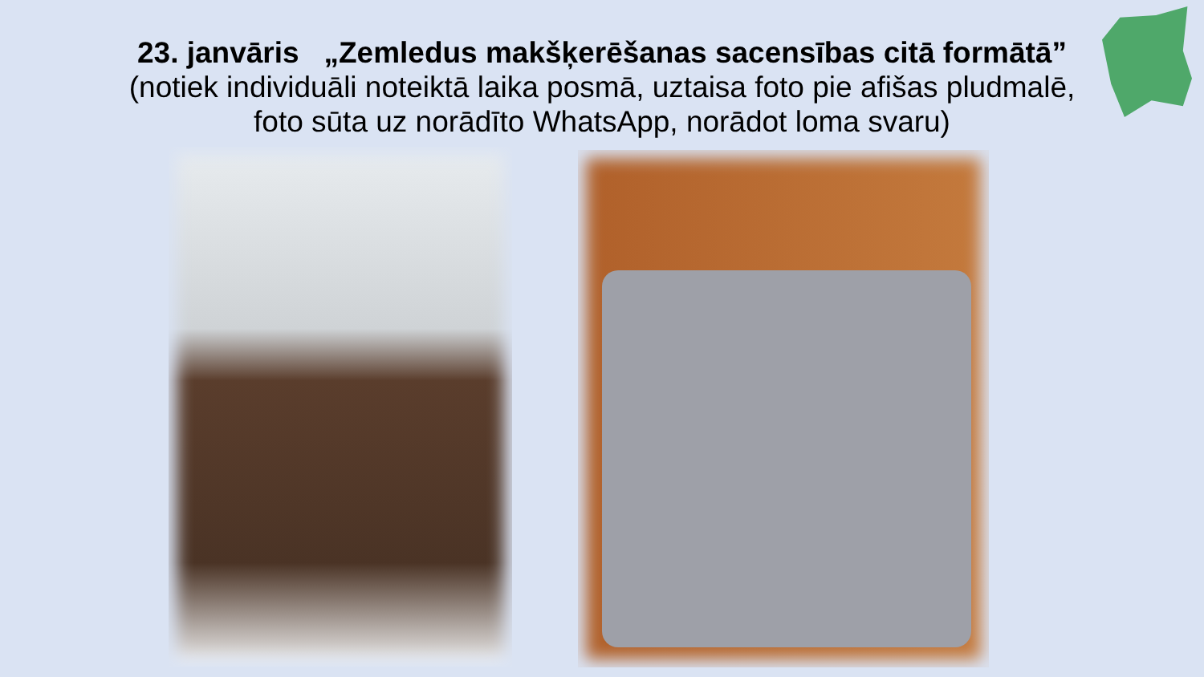23. janvāris „Zemledus makšķerēšanas sacensības citā formātā”
(notiek individuāli noteiktā laika posmā, uztaisa foto pie afišas pludmalē,
foto sūta uz norādīto WhatsApp, norādot loma svaru)